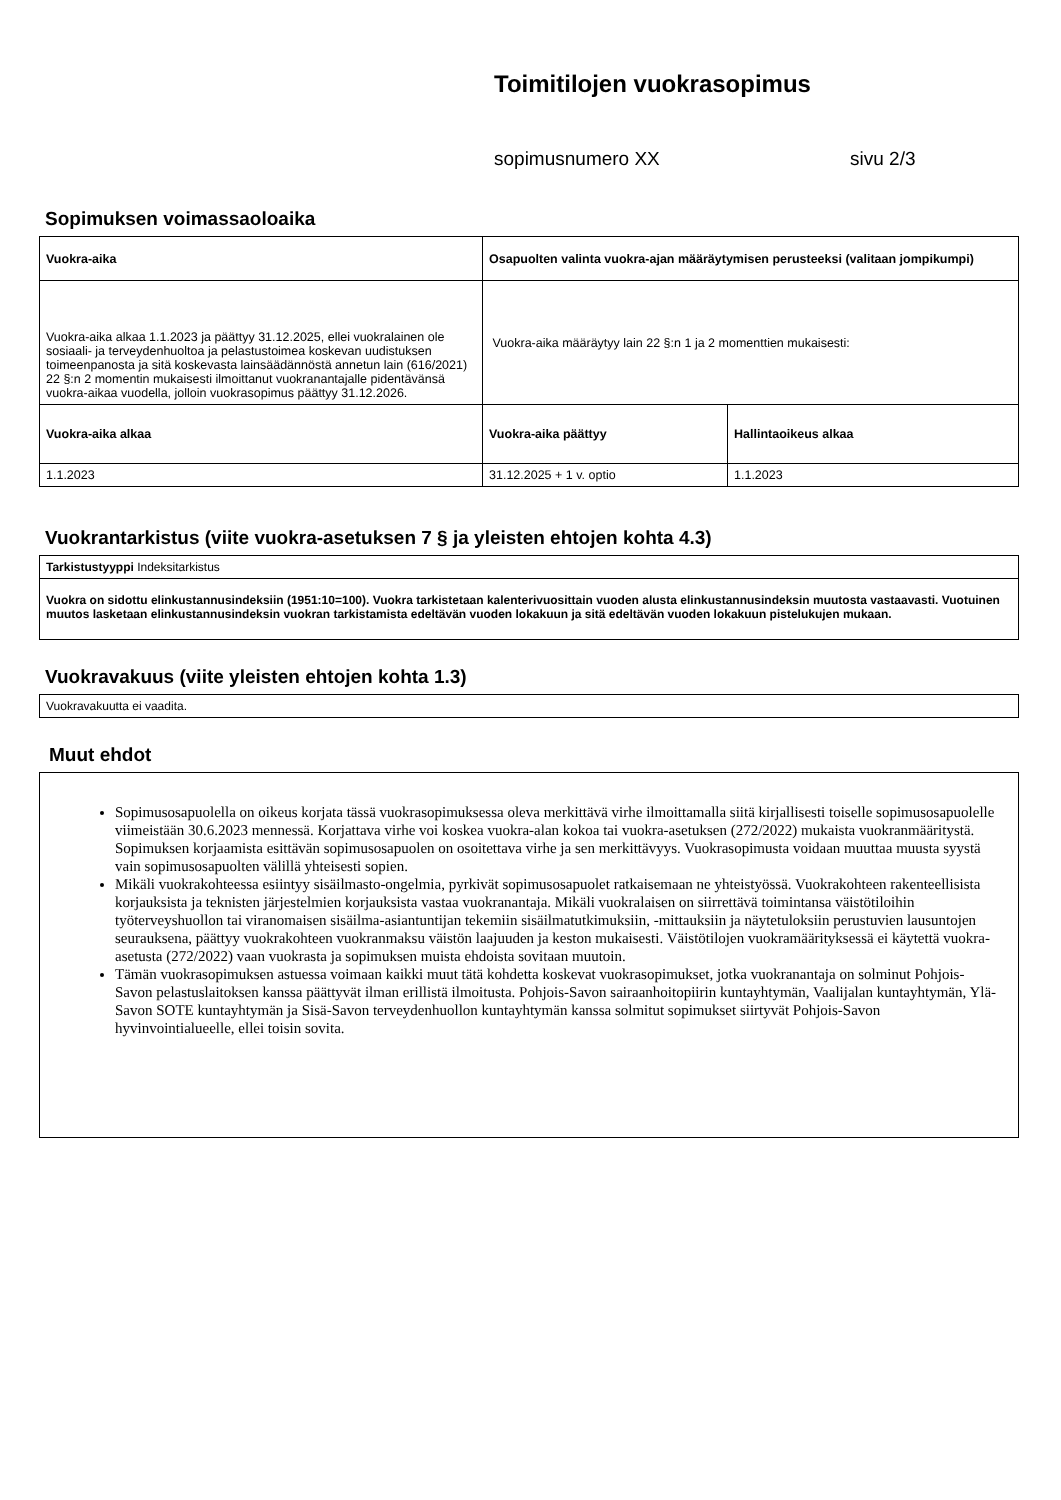Toimitilojen vuokrasopimus
sopimusnumero XX sivu 2/3
Sopimuksen voimassaoloaika
| Vuokra-aika | Osapuolten valinta vuokra-ajan määräytymisen perusteeksi (valitaan jompikumpi) | |
| --- | --- | --- |
| Vuokra-aika alkaa 1.1.2023 ja päättyy 31.12.2025, ellei vuokralainen ole sosiaali- ja terveydenhuoltoa ja pelastustoimea koskevan uudistuksen toimeenpanosta ja sitä koskevasta lainsäädännöstä annetun lain (616/2021) 22 §:n 2 momentin mukaisesti ilmoittanut vuokranantajalle pidentävänsä vuokra-aikaa vuodella, jolloin vuokrasopimus päättyy 31.12.2026. | Vuokra-aika määräytyy lain 22 §:n 1 ja 2 momenttien mukaisesti: | |
| Vuokra-aika alkaa | Vuokra-aika päättyy | Hallintaoikeus alkaa |
| 1.1.2023 | 31.12.2025 + 1 v. optio | 1.1.2023 |
Vuokrantarkistus (viite vuokra-asetuksen 7 § ja yleisten ehtojen kohta 4.3)
| Tarkistustyyppi Indeksitarkistus |
| Vuokra on sidottu elinkustannusindeksiin (1951:10=100). Vuokra tarkistetaan kalenterivuosittain vuoden alusta elinkustannusindeksin muutosta vastaavasti. Vuotuinen muutos lasketaan elinkustannusindeksin vuokran tarkistamista edeltävän vuoden lokakuun ja sitä edeltävän vuoden lokakuun pistelukujen mukaan. |
Vuokravakuus (viite yleisten ehtojen kohta 1.3)
| Vuokravakuutta ei vaadita. |
Muut ehdot
Sopimusosapuolella on oikeus korjata tässä vuokrasopimuksessa oleva merkittävä virhe ilmoittamalla siitä kirjallisesti toiselle sopimusosapuolelle viimeistään 30.6.2023 mennessä. Korjattava virhe voi koskea vuokra-alan kokoa tai vuokra-asetuksen (272/2022) mukaista vuokranmääritystä. Sopimuksen korjaamista esittävän sopimusosapuolen on osoitettava virhe ja sen merkittävyys. Vuokrasopimusta voidaan muuttaa muusta syystä vain sopimusosapuolten välillä yhteisesti sopien.
Mikäli vuokrakohteessa esiintyy sisäilmasto-ongelmia, pyrkivät sopimusosapuolet ratkaisemaan ne yhteistyössä. Vuokrakohteen rakenteellisista korjauksista ja teknisten järjestelmien korjauksista vastaa vuokranantaja. Mikäli vuokralaisen on siirrettävä toimintansa väistötiloihin työterveyshuollon tai viranomaisen sisäilma-asiantuntijan tekemiin sisäilmatutkimuksiin, -mittauksiin ja näytetuloksiin perustuvien lausuntojen seurauksena, päättyy vuokrakohteen vuokranmaksu väistön laajuuden ja keston mukaisesti. Väistötilojen vuokramäärityksessä ei käytettä vuokra-asetusta (272/2022) vaan vuokrasta ja sopimuksen muista ehdoista sovitaan muutoin.
Tämän vuokrasopimuksen astuessa voimaan kaikki muut tätä kohdetta koskevat vuokrasopimukset, jotka vuokranantaja on solminut Pohjois-Savon pelastuslaitoksen kanssa päättyvät ilman erillistä ilmoitusta. Pohjois-Savon sairaanhoitopiirin kuntayhtymän, Vaalijalan kuntayhtymän, Ylä-Savon SOTE kuntayhtymän ja Sisä-Savon terveydenhuollon kuntayhtymän kanssa solmitut sopimukset siirtyvät Pohjois-Savon hyvinvointialueelle, ellei toisin sovita.